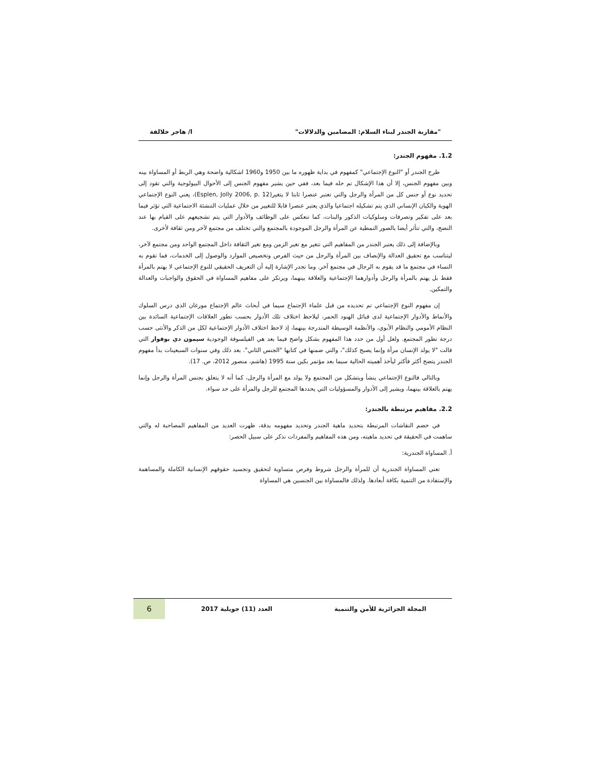"مقاربة الجندر لبناء السلام: المضامين والدلالات" ا/ هاجر خلالفة
1.2. مفهوم الجندر:
طرح الجندر أو "النوع الإجتماعي" كمفهوم في بداية ظهوره ما بين 1950 و1960 اشكالية واضحة وهي الربط أو المساواة بينه وبين مفهوم الجنس، إلا أن هذا الإشكال تم حله فيما بعد، ففي حين يشير مفهوم الجنس إلى الأحوال البيولوجية والتي تقود إلى تحديد نوع أو جنس كل من المرأة والرجل والتي تعتبر عنصرا ثابتا لا يتغير(Esplen, Jolly 2006, p. 12)، يعني النوع الإجتماعي الهوية والكيان الإنساني الذي يتم تشكيله اجتماعيا والذي يعتبر عنصرا قابلا للتغيير من خلال عمليات التنشئة الاجتماعية التي تؤثر فيما بعد على تفكير وتصرفات وسلوكيات الذكور والبنات، كما تنعكس على الوظائف والأدوار التي يتم تشجيعهم على القيام بها عند النضج، والتي تتأثر أيضا بالصور النمطية عن المرأة والرجل الموجودة بالمجتمع والتي تختلف من مجتمع لآخر ومن ثقافة لأخرى.
وبالإضافة إلى ذلك يعتبر الجندر من المفاهيم التي تتغير مع تغير الزمن ومع تغير الثقافة داخل المجتمع الواحد ومن مجتمع لآخر، ليتناسب مع تحقيق العدالة والإنصاف بين المرأة والرجل من حيث الفرص وتخصيص الموارد والوصول إلى الخدمات، فما تقوم به النساء في مجتمع ما قد يقوم به الرجال في مجتمع آخر. وما تجدر الإشارة إليه أن التعريف الحقيقي للنوع الإجتماعي لا يهتم بالمرأة فقط بل يهتم بالمرأة والرجل وأدوارهما الإجتماعية والعلاقة بينهما، ويرتكز على مفاهيم المساواة في الحقوق والواجبات والعدالة والتمكين.
إن مفهوم النوع الإجتماعي تم تحديده من قبل علماء الإجتماع سيما في أبحاث عالم الإجتماع مورغان الذي درس السلوك والأنماط والأدوار الإجتماعية لدى قبائل الهنود الحمر، ليلاحظ اختلاف تلك الأدوار بحسب تطور العلاقات الإجتماعية السائدة بين النظام الأمومي والنظام الأبوي، والأنظمة الوسيطة المتدرجة بينهما، إذ لاحظ اختلاف الأدوار الإجتماعية لكل من الذكر والأنثى حسب درجة تطور المجتمع. ولعل أول من حدد هذا المفهوم بشكل واضح فيما بعد هي الفيلسوفة الوجودية سيمون دي بوفوار التي قالت "لا يولد الإنسان مرأة وإنما يصبح كذلك"، والتي ضمنها في كتابها "الجنس الثاني". بعد ذلك وفي سنوات السبعينات بدأ مفهوم الجندر يتضح أكثر فأكثر ليأخذ أهميته الحالية سيما بعد مؤتمر بكين سنة 1995 (هاشم، منصور 2012، ص. 17).
وبالتالي فالنوع الإجتماعي ينشأ ويتشكل من المجتمع ولا يولد مع المرأة والرجل، كما أنه لا يتعلق بجنس المرأة والرجل وإنما يهتم بالعلاقة بينهما، ويشير إلى الأدوار والمسؤوليات التي يحددها المجتمع للرجل والمرأة على حد سواء.
2.2. مفاهيم مرتبطة بالجندر:
في خضم النقاشات المرتبطة بتحديد ماهية الجندر وتحديد مفهومه بدقة، ظهرت العديد من المفاهيم المصاحبة له والتي ساهمت في الحقيقة في تحديد ماهيته، ومن هذه المفاهيم والمفردات نذكر على سبيل الحصر:
أ. المساواة الجندرية:
تعني المساواة الجندرية أن للمرأة والرجل شروط وفرص متساوية لتحقيق وتجسيد حقوقهم الإنسانية الكاملة والمساهمة والإستفادة من التنمية بكافة أبعادها. ولذلك فالمساواة بين الجنسين هي المساواة
المجلة الجزائرية للأمن والتنمية العدد (11) جويلية 2017 6